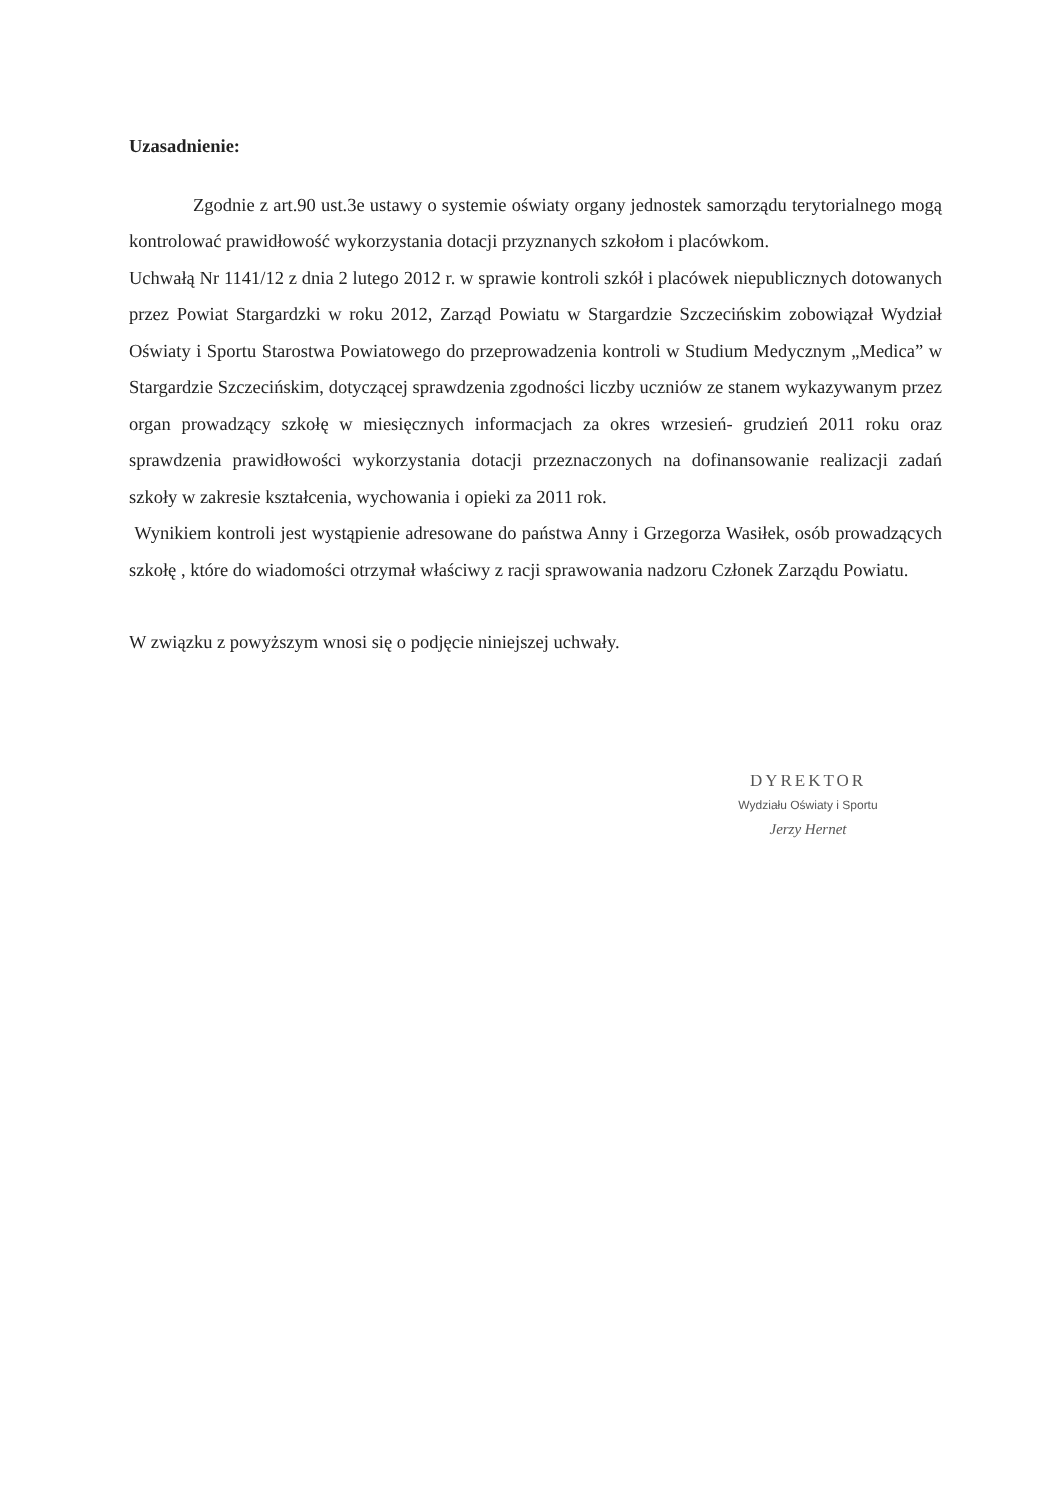Uzasadnienie:
Zgodnie z art.90 ust.3e ustawy o systemie oświaty organy jednostek samorządu terytorialnego mogą kontrolować prawidłowość wykorzystania dotacji przyznanych szkołom i placówkom.
Uchwałą Nr 1141/12 z dnia 2 lutego 2012 r. w sprawie kontroli szkół i placówek niepublicznych dotowanych przez Powiat Stargardzki w roku 2012, Zarząd Powiatu w Stargardzie Szczecińskim zobowiązał Wydział Oświaty i Sportu Starostwa Powiatowego do przeprowadzenia kontroli w Studium Medycznym „Medica” w Stargardzie Szczecińskim, dotyczącej sprawdzenia zgodności liczby uczniów ze stanem wykazywanym przez organ prowadzący szkołę w miesięcznych informacjach za okres wrzesień- grudzień 2011 roku oraz sprawdzenia prawidłowości wykorzystania dotacji przeznaczonych na dofinansowanie realizacji zadań szkoły w zakresie kształcenia, wychowania i opieki za 2011 rok.
Wynikiem kontroli jest wystąpienie adresowane do państwa Anny i Grzegorza Wasiłek, osób prowadzących szkołę , które do wiadomości otrzymał właściwy z racji sprawowania nadzoru Członek Zarządu Powiatu.
W związku z powyższym wnosi się o podjęcie niniejszej uchwały.
DYREKTOR
Wydziału Oświaty i Sportu
Jerzy Hernet